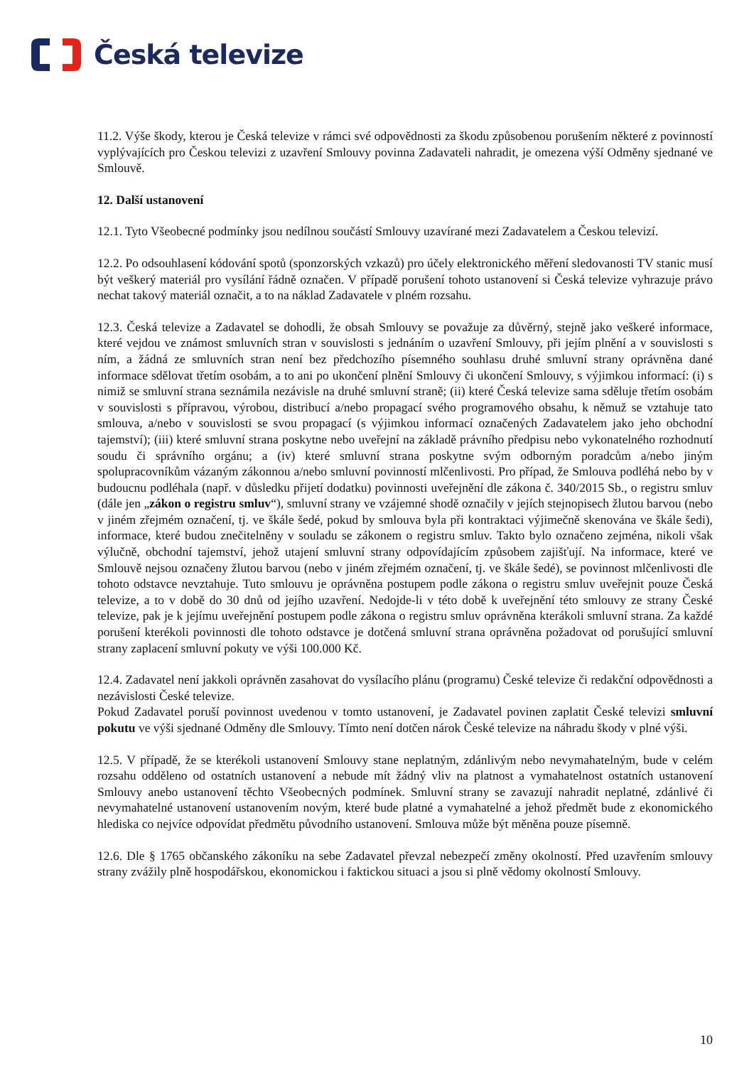Česká televize
11.2. Výše škody, kterou je Česká televize v rámci své odpovědnosti za škodu způsobenou porušením některé z povinností vyplývajících pro Českou televizi z uzavření Smlouvy povinna Zadavateli nahradit, je omezena výší Odměny sjednané ve Smlouvě.
12. Další ustanovení
12.1. Tyto Všeobecné podmínky jsou nedílnou součástí Smlouvy uzavírané mezi Zadavatelem a Českou televizí.
12.2. Po odsouhlasení kódování spotů (sponzorských vzkazů) pro účely elektronického měření sledovanosti TV stanic musí být veškerý materiál pro vysílání řádně označen. V případě porušení tohoto ustanovení si Česká televize vyhrazuje právo nechat takový materiál označit, a to na náklad Zadavatele v plném rozsahu.
12.3. Česká televize a Zadavatel se dohodli, že obsah Smlouvy se považuje za důvěrný, stejně jako veškeré informace, které vejdou ve známost smluvních stran v souvislosti s jednáním o uzavření Smlouvy, při jejím plnění a v souvislosti s ním, a žádná ze smluvních stran není bez předchozího písemného souhlasu druhé smluvní strany oprávněna dané informace sdělovat třetím osobám, a to ani po ukončení plnění Smlouvy či ukončení Smlouvy, s výjimkou informací: (i) s nimiž se smluvní strana seznámila nezávisle na druhé smluvní straně; (ii) které Česká televize sama sděluje třetím osobám v souvislosti s přípravou, výrobou, distribucí a/nebo propagací svého programového obsahu, k němuž se vztahuje tato smlouva, a/nebo v souvislosti se svou propagací (s výjimkou informací označených Zadavatelem jako jeho obchodní tajemství); (iii) které smluvní strana poskytne nebo uveřejní na základě právního předpisu nebo vykonatelného rozhodnutí soudu či správního orgánu; a (iv) které smluvní strana poskytne svým odborným poradcům a/nebo jiným spolupracovníkům vázaným zákonnou a/nebo smluvní povinností mlčenlivosti. Pro případ, že Smlouva podléhá nebo by v budoucnu podléhala (např. v důsledku přijetí dodatku) povinnosti uveřejnění dle zákona č. 340/2015 Sb., o registru smluv (dále jen „zákon o registru smluv“), smluvní strany ve vzájemné shodě označily v jejích stejnopisech žlutou barvou (nebo v jiném zřejmém označení, tj. ve škále šedé, pokud by smlouva byla při kontraktaci výjimečně skenována ve škále šedi), informace, které budou znečitelněny v souladu se zákonem o registru smluv. Takto bylo označeno zejména, nikoli však výlučně, obchodní tajemství, jehož utajení smluvní strany odpovídajícím způsobem zajišťují. Na informace, které ve Smlouvě nejsou označeny žlutou barvou (nebo v jiném zřejmém označení, tj. ve škále šedé), se povinnost mlčenlivosti dle tohoto odstavce nevztahuje. Tuto smlouvu je oprávněna postupem podle zákona o registru smluv uveřejnit pouze Česká televize, a to v době do 30 dnů od jejího uzavření. Nedojde-li v této době k uveřejnění této smlouvy ze strany České televize, pak je k jejímu uveřejnění postupem podle zákona o registru smluv oprávněna kterákoli smluvní strana. Za každé porušení kterékoli povinnosti dle tohoto odstavce je dotčená smluvní strana oprávněna požadovat od porušující smluvní strany zaplacení smluvní pokuty ve výši 100.000 Kč.
12.4. Zadavatel není jakkoli oprávněn zasahovat do vysílacího plánu (programu) České televize či redakční odpovědnosti a nezávislosti České televize.
Pokud Zadavatel poruší povinnost uvedenou v tomto ustanovení, je Zadavatel povinen zaplatit České televizi smluvní pokutu ve výši sjednané Odměny dle Smlouvy. Tímto není dotčen nárok České televize na náhradu škody v plné výši.
12.5. V případě, že se kterékoli ustanovení Smlouvy stane neplatným, zdánlivým nebo nevymahatelným, bude v celém rozsahu odděleno od ostatních ustanovení a nebude mít žádný vliv na platnost a vymahatelnost ostatních ustanovení Smlouvy anebo ustanovení těchto Všeobecných podmínek. Smluvní strany se zavazují nahradit neplatné, zdánlivé či nevymahatelné ustanovení ustanovením novým, které bude platné a vymahatelné a jehož předmět bude z ekonomického hlediska co nejvíce odpovídat předmětu původního ustanovení. Smlouva může být měněna pouze písemně.
12.6. Dle § 1765 občanského zákoníku na sebe Zadavatel převzal nebezpečí změny okolností. Před uzavřením smlouvy strany zvážily plně hospodářskou, ekonomickou i faktickou situaci a jsou si plně vědomy okolností Smlouvy.
10